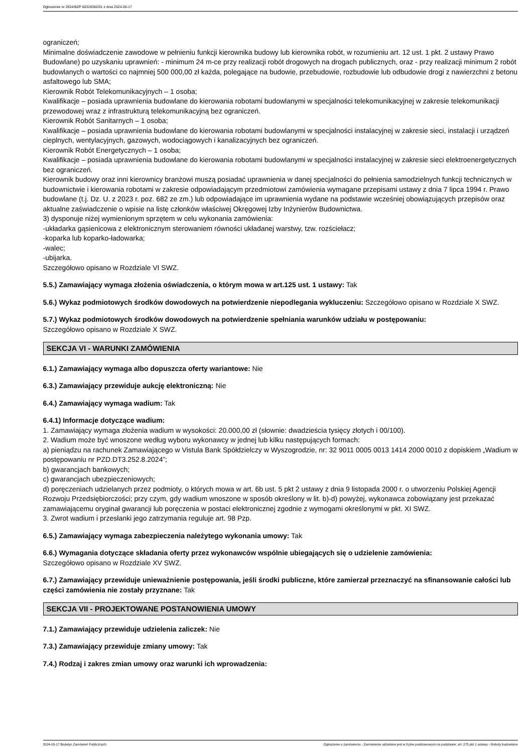Ogłoszenie nr 2024/BZP 00328382/01 z dnia 2024-05-17
ograniczeń;
Minimalne doświadczenie zawodowe w pełnieniu funkcji kierownika budowy lub kierownika robót, w rozumieniu art. 12 ust. 1 pkt. 2 ustawy Prawo Budowlane) po uzyskaniu uprawnień: - minimum 24 m-ce przy realizacji robót drogowych na drogach publicznych, oraz - przy realizacji minimum 2 robót budowlanych o wartości co najmniej 500 000,00 zł każda, polegające na budowie, przebudowie, rozbudowie lub odbudowie drogi z nawierzchni z betonu asfaltowego lub SMA;
Kierownik Robót Telekomunikacyjnych – 1 osoba;
Kwalifikacje – posiada uprawnienia budowlane do kierowania robotami budowlanymi w specjalności telekomunikacyjnej w zakresie telekomunikacji przewodowej wraz z infrastrukturą telekomunikacyjną bez ograniczeń.
Kierownik Robót Sanitarnych – 1 osoba;
Kwalifikacje – posiada uprawnienia budowlane do kierowania robotami budowlanymi w specjalności instalacyjnej w zakresie sieci, instalacji i urządzeń cieplnych, wentylacyjnych, gazowych, wodociągowych i kanalizacyjnych bez ograniczeń.
Kierownik Robót Energetycznych – 1 osoba;
Kwalifikacje – posiada uprawnienia budowlane do kierowania robotami budowlanymi w specjalności instalacyjnej w zakresie sieci elektroenergetycznych bez ograniczeń.
Kierownik budowy oraz inni kierownicy branżowi muszą posiadać uprawnienia w danej specjalności do pełnienia samodzielnych funkcji technicznych w budownictwie i kierowania robotami w zakresie odpowiadającym przedmiotowi zamówienia wymagane przepisami ustawy z dnia 7 lipca 1994 r. Prawo budowlane (t.j. Dz. U. z 2023 r. poz. 682 ze zm.) lub odpowiadające im uprawnienia wydane na podstawie wcześniej obowiązujących przepisów oraz aktualne zaświadczenie o wpisie na listę członków właściwej Okręgowej Izby Inżynierów Budownictwa.
3) dysponuje niżej wymienionym sprzętem w celu wykonania zamówienia:
-układarka gąsienicowa z elektronicznym sterowaniem równości układanej warstwy, tzw. rozściełacz;
-koparka lub koparko-ładowarka;
-walec;
-ubijarka.
Szczegółowo opisano w Rozdziale VI SWZ.
5.5.) Zamawiający wymaga złożenia oświadczenia, o którym mowa w art.125 ust. 1 ustawy: Tak
5.6.) Wykaz podmiotowych środków dowodowych na potwierdzenie niepodlegania wykluczeniu: Szczegółowo opisano w Rozdziale X SWZ.
5.7.) Wykaz podmiotowych środków dowodowych na potwierdzenie spełniania warunków udziału w postępowaniu:
Szczegółowo opisano w Rozdziale X SWZ.
SEKCJA VI - WARUNKI ZAMÓWIENIA
6.1.) Zamawiający wymaga albo dopuszcza oferty wariantowe: Nie
6.3.) Zamawiający przewiduje aukcję elektroniczną: Nie
6.4.) Zamawiający wymaga wadium: Tak
6.4.1) Informacje dotyczące wadium:
1. Zamawiający wymaga złożenia wadium w wysokości: 20.000,00 zł (słownie: dwadzieścia tysięcy złotych i 00/100).
2. Wadium może być wnoszone według wyboru wykonawcy w jednej lub kilku następujących formach:
a) pieniądzu na rachunek Zamawiającego w Vistula Bank Spółdzielczy w Wyszogrodzie, nr: 32 9011 0005 0013 1414 2000 0010 z dopiskiem „Wadium w postępowaniu nr PZD.DT3.252.8.2024”;
b) gwarancjach bankowych;
c) gwarancjach ubezpieczeniowych;
d) poręczeniach udzielanych przez podmioty, o których mowa w art. 6b ust. 5 pkt 2 ustawy z dnia 9 listopada 2000 r. o utworzeniu Polskiej Agencji Rozwoju Przedsiębiorczości; przy czym, gdy wadium wnoszone w sposób określony w lit. b)-d) powyżej, wykonawca zobowiązany jest przekazać zamawiającemu oryginał gwarancji lub poręczenia w postaci elektronicznej zgodnie z wymogami określonymi w pkt. XI SWZ.
3. Zwrot wadium i przesłanki jego zatrzymania reguluje art. 98 Pzp.
6.5.) Zamawiający wymaga zabezpieczenia należytego wykonania umowy: Tak
6.6.) Wymagania dotyczące składania oferty przez wykonawców wspólnie ubiegających się o udzielenie zamówienia:
Szczegółowo opisano w Rozdziale XV SWZ.
6.7.) Zamawiający przewiduje unieważnienie postępowania, jeśli środki publiczne, które zamierzał przeznaczyć na sfinansowanie całości lub części zamówienia nie zostały przyznane: Tak
SEKCJA VII - PROJEKTOWANE POSTANOWIENIA UMOWY
7.1.) Zamawiający przewiduje udzielenia zaliczek: Nie
7.3.) Zamawiający przewiduje zmiany umowy: Tak
7.4.) Rodzaj i zakres zmian umowy oraz warunki ich wprowadzenia:
2024-05-17 Biuletyn Zamówień Publicznych Ogłoszenie o zamówieniu - Zamówienie udzielane jest w trybie podstawowym na podstawie: art. 275 pkt 1 ustawy - Roboty budowlane